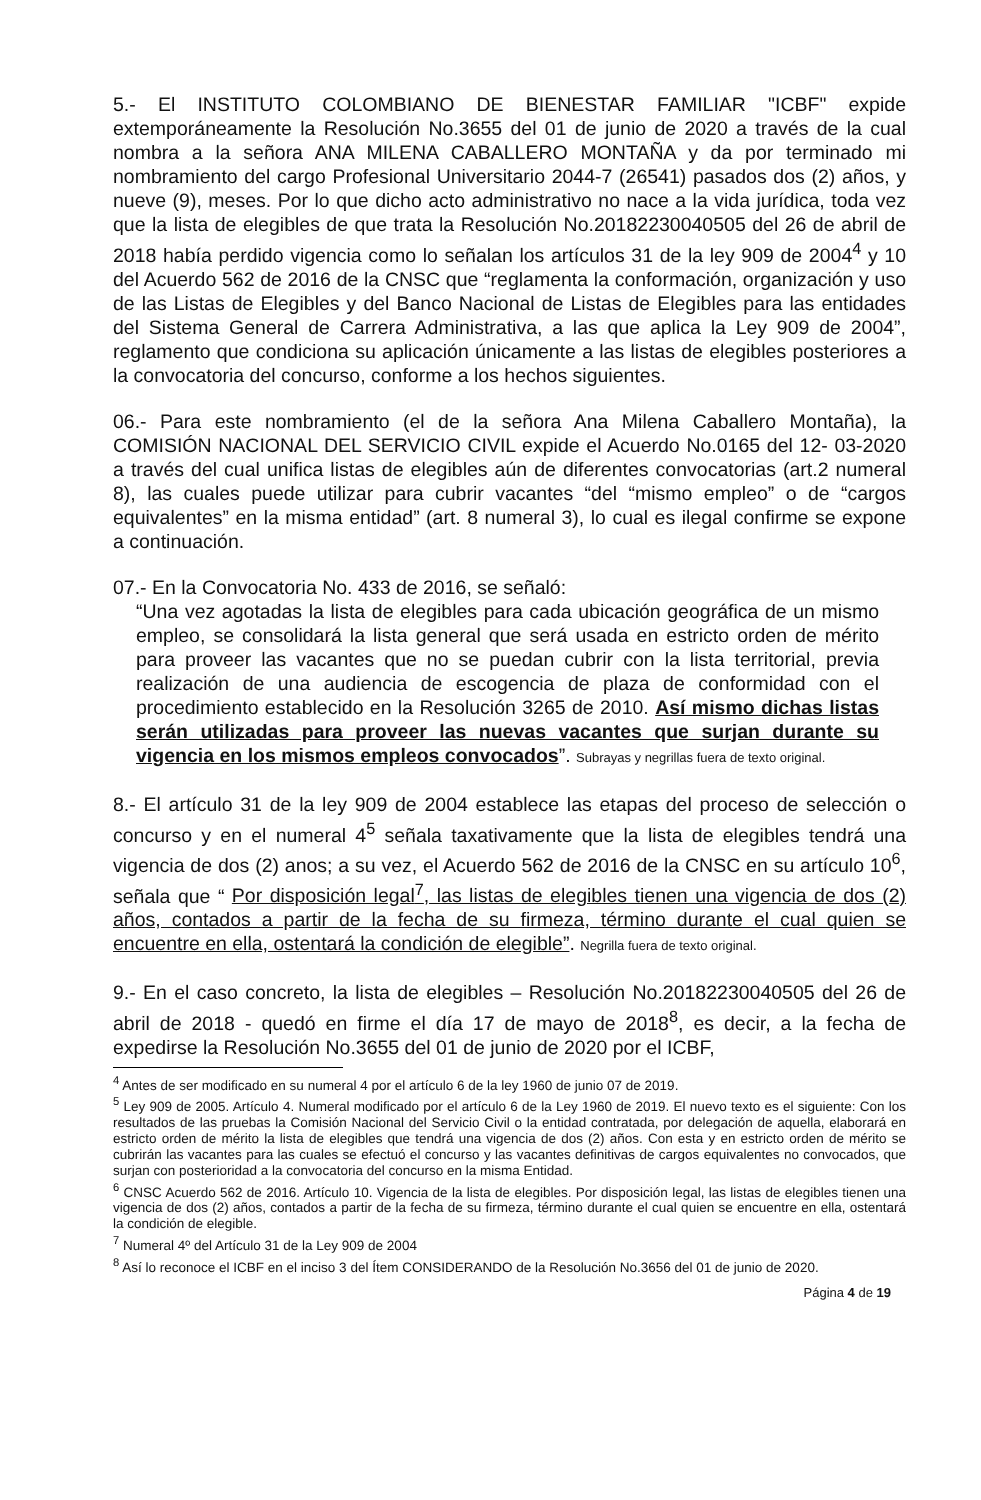5.- El INSTITUTO COLOMBIANO DE BIENESTAR FAMILIAR "ICBF" expide extemporáneamente la Resolución No.3655 del 01 de junio de 2020 a través de la cual nombra a la señora ANA MILENA CABALLERO MONTAÑA y da por terminado mi nombramiento del cargo Profesional Universitario 2044-7 (26541) pasados dos (2) años, y nueve (9), meses. Por lo que dicho acto administrativo no nace a la vida jurídica, toda vez que la lista de elegibles de que trata la Resolución No.20182230040505 del 26 de abril de 2018 había perdido vigencia como lo señalan los artículos 31 de la ley 909 de 2004<sup>4</sup> y 10 del Acuerdo 562 de 2016 de la CNSC que “reglamenta la conformación, organización y uso de las Listas de Elegibles y del Banco Nacional de Listas de Elegibles para las entidades del Sistema General de Carrera Administrativa, a las que aplica la Ley 909 de 2004”, reglamento que condiciona su aplicación únicamente a las listas de elegibles posteriores a la convocatoria del concurso, conforme a los hechos siguientes.
06.- Para este nombramiento (el de la señora Ana Milena Caballero Montaña), la COMISIÓN NACIONAL DEL SERVICIO CIVIL expide el Acuerdo No.0165 del 12- 03-2020 a través del cual unifica listas de elegibles aún de diferentes convocatorias (art.2 numeral 8), las cuales puede utilizar para cubrir vacantes “del “mismo empleo” o de “cargos equivalentes” en la misma entidad” (art. 8 numeral 3), lo cual es ilegal confirme se expone a continuación.
07.- En la Convocatoria No. 433 de 2016, se señaló:
“Una vez agotadas la lista de elegibles para cada ubicación geográfica de un mismo empleo, se consolidará la lista general que será usada en estricto orden de mérito para proveer las vacantes que no se puedan cubrir con la lista territorial, previa realización de una audiencia de escogencia de plaza de conformidad con el procedimiento establecido en la Resolución 3265 de 2010. Así mismo dichas listas serán utilizadas para proveer las nuevas vacantes que surjan durante su vigencia en los mismos empleos convocados”. Subrayas y negrillas fuera de texto original.
8.- El artículo 31 de la ley 909 de 2004 establece las etapas del proceso de selección o concurso y en el numeral 4<sup>5</sup> señala taxativamente que la lista de elegibles tendrá una vigencia de dos (2) anos; a su vez, el Acuerdo 562 de 2016 de la CNSC en su artículo 10<sup>6</sup>, señala que “ Por disposición legal<sup>7</sup>, las listas de elegibles tienen una vigencia de dos (2) años, contados a partir de la fecha de su firmeza, término durante el cual quien se encuentre en ella, ostentará la condición de elegible”. Negrilla fuera de texto original.
9.- En el caso concreto, la lista de elegibles – Resolución No.20182230040505 del 26 de abril de 2018 - quedó en firme el día 17 de mayo de 2018<sup>8</sup>, es decir, a la fecha de expedirse la Resolución No.3655 del 01 de junio de 2020 por el ICBF,
<sup>4</sup> Antes de ser modificado en su numeral 4 por el artículo 6 de la ley 1960 de junio 07 de 2019.
<sup>5</sup> Ley 909 de 2005. Artículo 4. Numeral modificado por el artículo 6 de la Ley 1960 de 2019. El nuevo texto es el siguiente: Con los resultados de las pruebas la Comisión Nacional del Servicio Civil o la entidad contratada, por delegación de aquella, elaborará en estricto orden de mérito la lista de elegibles que tendrá una vigencia de dos (2) años. Con esta y en estricto orden de mérito se cubrirán las vacantes para las cuales se efectuó el concurso y las vacantes definitivas de cargos equivalentes no convocados, que surjan con posterioridad a la convocatoria del concurso en la misma Entidad.
<sup>6</sup> CNSC Acuerdo 562 de 2016. Artículo 10. Vigencia de la lista de elegibles. Por disposición legal, las listas de elegibles tienen una vigencia de dos (2) años, contados a partir de la fecha de su firmeza, término durante el cual quien se encuentre en ella, ostentará la condición de elegible.
<sup>7</sup> Numeral 4º del Artículo 31 de la Ley 909 de 2004
<sup>8</sup> Así lo reconoce el ICBF en el inciso 3 del Ítem CONSIDERANDO de la Resolución No.3656 del 01 de junio de 2020.
Página 4 de 19